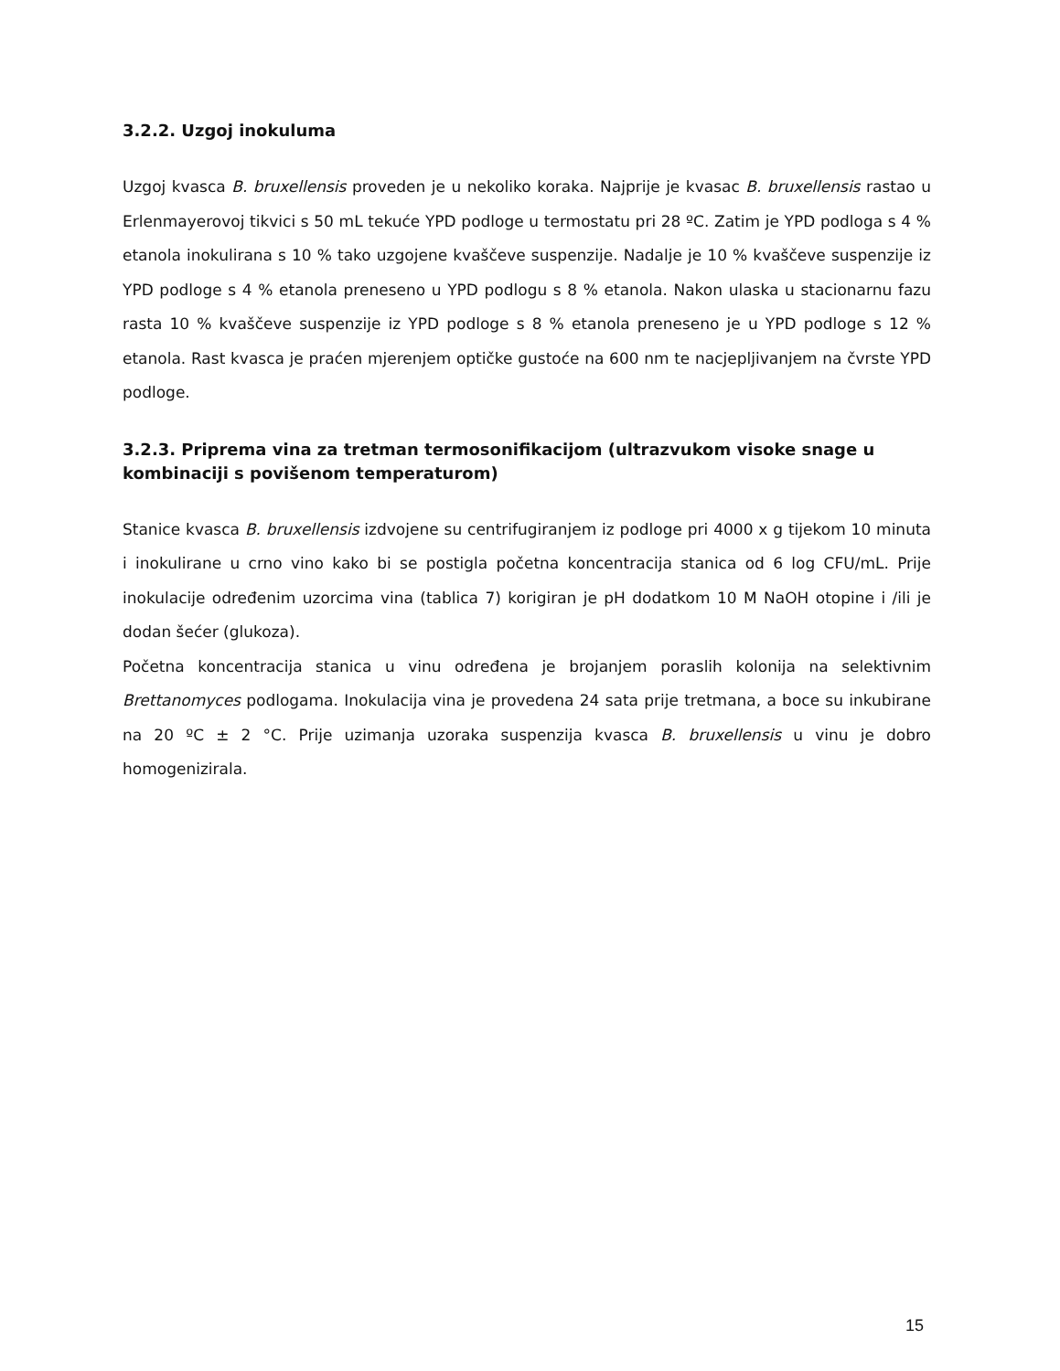3.2.2. Uzgoj inokuluma
Uzgoj kvasca B. bruxellensis proveden je u nekoliko koraka. Najprije je kvasac B. bruxellensis rastao u Erlenmayerovoj tikvici s 50 mL tekuće YPD podloge u termostatu pri 28 ºC. Zatim je YPD podloga s 4 % etanola inokulirana s 10 % tako uzgojene kvaščeve suspenzije. Nadalje je 10 % kvaščeve suspenzije iz YPD podloge s 4 % etanola preneseno u YPD podlogu s 8 % etanola. Nakon ulaska u stacionarnu fazu rasta 10 % kvaščeve suspenzije iz YPD podloge s 8 % etanola preneseno je u YPD podloge s 12 % etanola. Rast kvasca je praćen mjerenjem optičke gustoće na 600 nm te nacjepljivanjem na čvrste YPD podloge.
3.2.3. Priprema vina za tretman termosonifikacijom (ultrazvukom visoke snage u kombinaciji s povišenom temperaturom)
Stanice kvasca B. bruxellensis izdvojene su centrifugiranjem iz podloge pri 4000 x g tijekom 10 minuta i inokulirane u crno vino kako bi se postigla početna koncentracija stanica od 6 log CFU/mL. Prije inokulacije određenim uzorcima vina (tablica 7) korigiran je pH dodatkom 10 M NaOH otopine i /ili je dodan šećer (glukoza).
Početna koncentracija stanica u vinu određena je brojanjem poraslih kolonija na selektivnim Brettanomyces podlogama. Inokulacija vina je provedena 24 sata prije tretmana, a boce su inkubirane na 20 ºC ± 2 °C. Prije uzimanja uzoraka suspenzija kvasca B. bruxellensis u vinu je dobro homogenizirala.
15